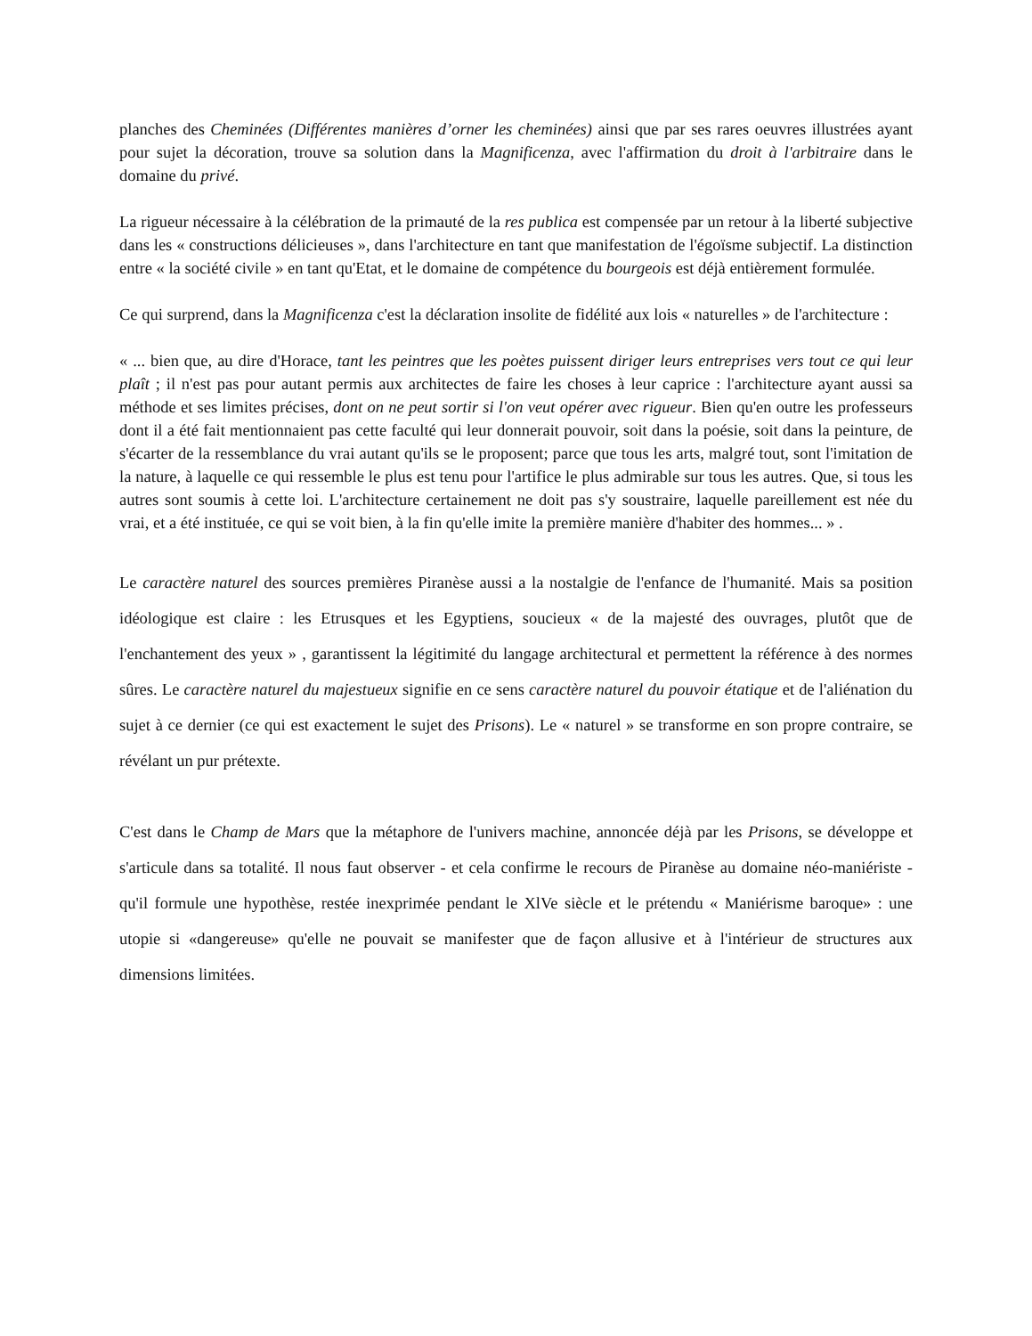planches des Cheminées (Différentes manières d’orner les cheminées) ainsi que par ses rares oeuvres illustrées ayant pour sujet la décoration, trouve sa solution dans la Magnificenza, avec l'affirmation du droit à l'arbitraire dans le domaine du privé.
La rigueur nécessaire à la célébration de la primauté de la res publica est compensée par un retour à la liberté subjective dans les « constructions délicieuses », dans l'architecture en tant que manifestation de l'égoïsme subjectif. La distinction entre « la société civile » en tant qu'Etat, et le domaine de compétence du bourgeois est déjà entièrement formulée.
Ce qui surprend, dans la Magnificenza c'est la déclaration insolite de fidélité aux lois « naturelles » de l'architecture :
« ... bien que, au dire d'Horace, tant les peintres que les poètes puissent diriger leurs entreprises vers tout ce qui leur plaît ; il n'est pas pour autant permis aux architectes de faire les choses à leur caprice : l'architecture ayant aussi sa méthode et ses limites précises, dont on ne peut sortir si l'on veut opérer avec rigueur. Bien qu'en outre les professeurs dont il a été fait mentionnaient pas cette faculté qui leur donnerait pouvoir, soit dans la poésie, soit dans la peinture, de s'écarter de la ressemblance du vrai autant qu'ils se le proposent; parce que tous les arts, malgré tout, sont l'imitation de la nature, à laquelle ce qui ressemble le plus est tenu pour l'artifice le plus admirable sur tous les autres. Que, si tous les autres sont soumis à cette loi. L'architecture certainement ne doit pas s'y soustraire, laquelle pareillement est née du vrai, et a été instituée, ce qui se voit bien, à la fin qu'elle imite la première manière d'habiter des hommes... » .
Le caractère naturel des sources premières Piranèse aussi a la nostalgie de l'enfance de l'humanité. Mais sa position idéologique est claire : les Etrusques et les Egyptiens, soucieux « de la majesté des ouvrages, plutôt que de l'enchantement des yeux » , garantissent la légitimité du langage architectural et permettent la référence à des normes sûres. Le caractère naturel du majestueux signifie en ce sens caractère naturel du pouvoir étatique et de l'aliénation du sujet à ce dernier (ce qui est exactement le sujet des Prisons). Le « naturel » se transforme en son propre contraire, se révélant un pur prétexte.
C'est dans le Champ de Mars que la métaphore de l'univers machine, annoncée déjà par les Prisons, se développe et s'articule dans sa totalité. Il nous faut observer - et cela confirme le recours de Piranèse au domaine néo-maniériste - qu'il formule une hypothèse, restée inexprimée pendant le XlVe siècle et le prétendu « Maniérisme baroque» : une utopie si «dangereuse» qu'elle ne pouvait se manifester que de façon allusive et à l'intérieur de structures aux dimensions limitées.